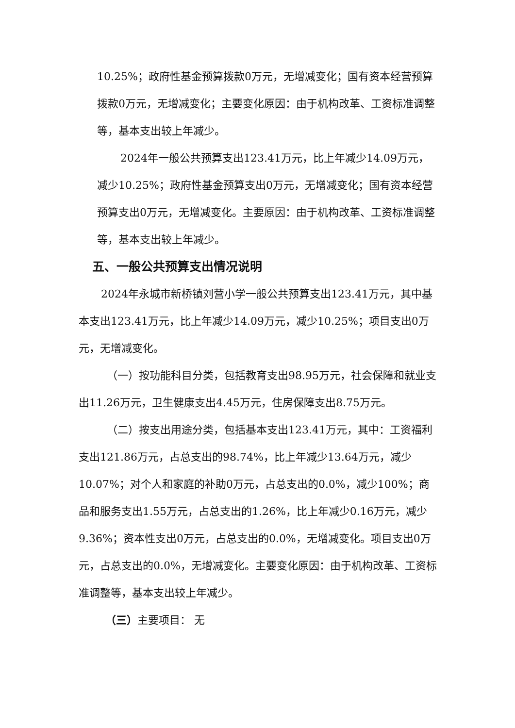10.25%；政府性基金预算拨款0万元，无增减变化；国有资本经营预算拨款0万元，无增减变化；主要变化原因：由于机构改革、工资标准调整等，基本支出较上年减少。
2024年一般公共预算支出123.41万元，比上年减少14.09万元，减少10.25%；政府性基金预算支出0万元，无增减变化；国有资本经营预算支出0万元，无增减变化。主要原因：由于机构改革、工资标准调整等，基本支出较上年减少。
五、一般公共预算支出情况说明
2024年永城市新桥镇刘营小学一般公共预算支出123.41万元，其中基本支出123.41万元，比上年减少14.09万元，减少10.25%；项目支出0万元，无增减变化。
（一）按功能科目分类，包括教育支出98.95万元，社会保障和就业支出11.26万元，卫生健康支出4.45万元，住房保障支出8.75万元。
（二）按支出用途分类，包括基本支出123.41万元，其中：工资福利支出121.86万元，占总支出的98.74%，比上年减少13.64万元，减少10.07%；对个人和家庭的补助0万元，占总支出的0.0%，减少100%；商品和服务支出1.55万元，占总支出的1.26%，比上年减少0.16万元，减少9.36%；资本性支出0万元，占总支出的0.0%，无增减变化。项目支出0万元，占总支出的0.0%，无增减变化。主要变化原因：由于机构改革、工资标准调整等，基本支出较上年减少。
（三）主要项目： 无